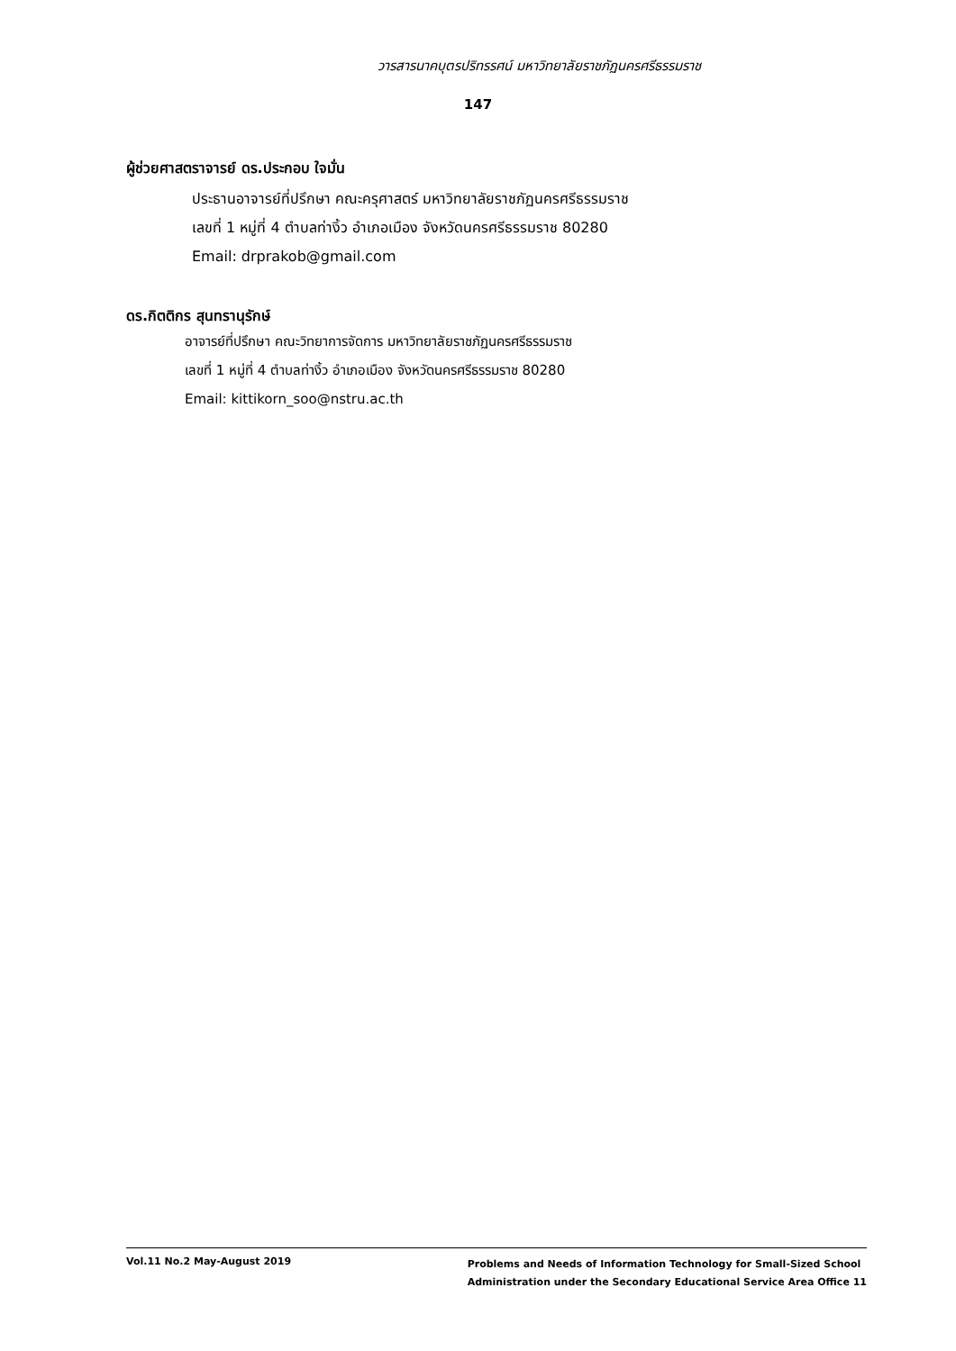วารสารนาคบุตรปริทรรศน์ มหาวิทยาลัยราชภัฏนครศรีธรรมราช
147
ผู้ช่วยศาสตราจารย์ ดร.ประกอบ ใจมั่น
ประธานอาจารย์ที่ปรึกษา คณะครุศาสตร์ มหาวิทยาลัยราชภัฏนครศรีธรรมราช
เลขที่ 1 หมู่ที่ 4 ตำบลท่างิ้ว อำเภอเมือง จังหวัดนครศรีธรรมราช 80280
Email: drprakob@gmail.com
ดร.กิตติกร สุนทรานุรักษ์
อาจารย์ที่ปรึกษา คณะวิทยาการจัดการ มหาวิทยาลัยราชภัฏนครศรีธรรมราช
เลขที่ 1 หมู่ที่ 4 ตำบลท่างิ้ว อำเภอเมือง จังหวัดนครศรีธรรมราช 80280
Email: kittikorn_soo@nstru.ac.th
Vol.11 No.2 May-August 2019
Problems and Needs of Information Technology for Small-Sized School
Administration under the Secondary Educational Service Area Office 11